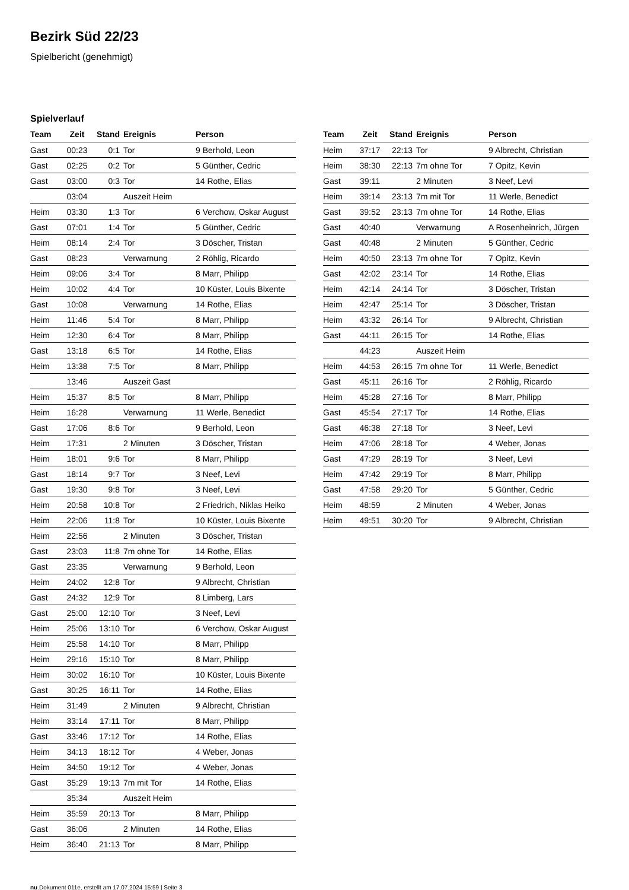Bezirk Süd 22/23
Spielbericht (genehmigt)
Spielverlauf
| Team | Zeit | Stand | Ereignis | Person |
| --- | --- | --- | --- | --- |
| Gast | 00:23 | 0:1 | Tor | 9 Berhold, Leon |
| Gast | 02:25 | 0:2 | Tor | 5 Günther, Cedric |
| Gast | 03:00 | 0:3 | Tor | 14 Rothe, Elias |
| | 03:04 | | Auszeit Heim | |
| Heim | 03:30 | 1:3 | Tor | 6 Verchow, Oskar August |
| Gast | 07:01 | 1:4 | Tor | 5 Günther, Cedric |
| Heim | 08:14 | 2:4 | Tor | 3 Döscher, Tristan |
| Gast | 08:23 | | Verwarnung | 2 Röhlig, Ricardo |
| Heim | 09:06 | 3:4 | Tor | 8 Marr, Philipp |
| Heim | 10:02 | 4:4 | Tor | 10 Küster, Louis Bixente |
| Gast | 10:08 | | Verwarnung | 14 Rothe, Elias |
| Heim | 11:46 | 5:4 | Tor | 8 Marr, Philipp |
| Heim | 12:30 | 6:4 | Tor | 8 Marr, Philipp |
| Gast | 13:18 | 6:5 | Tor | 14 Rothe, Elias |
| Heim | 13:38 | 7:5 | Tor | 8 Marr, Philipp |
| | 13:46 | | Auszeit Gast | |
| Heim | 15:37 | 8:5 | Tor | 8 Marr, Philipp |
| Heim | 16:28 | | Verwarnung | 11 Werle, Benedict |
| Gast | 17:06 | 8:6 | Tor | 9 Berhold, Leon |
| Heim | 17:31 | | 2 Minuten | 3 Döscher, Tristan |
| Heim | 18:01 | 9:6 | Tor | 8 Marr, Philipp |
| Gast | 18:14 | 9:7 | Tor | 3 Neef, Levi |
| Gast | 19:30 | 9:8 | Tor | 3 Neef, Levi |
| Heim | 20:58 | 10:8 | Tor | 2 Friedrich, Niklas Heiko |
| Heim | 22:06 | 11:8 | Tor | 10 Küster, Louis Bixente |
| Heim | 22:56 | | 2 Minuten | 3 Döscher, Tristan |
| Gast | 23:03 | 11:8 | 7m ohne Tor | 14 Rothe, Elias |
| Gast | 23:35 | | Verwarnung | 9 Berhold, Leon |
| Heim | 24:02 | 12:8 | Tor | 9 Albrecht, Christian |
| Gast | 24:32 | 12:9 | Tor | 8 Limberg, Lars |
| Gast | 25:00 | 12:10 | Tor | 3 Neef, Levi |
| Heim | 25:06 | 13:10 | Tor | 6 Verchow, Oskar August |
| Heim | 25:58 | 14:10 | Tor | 8 Marr, Philipp |
| Heim | 29:16 | 15:10 | Tor | 8 Marr, Philipp |
| Heim | 30:02 | 16:10 | Tor | 10 Küster, Louis Bixente |
| Gast | 30:25 | 16:11 | Tor | 14 Rothe, Elias |
| Heim | 31:49 | | 2 Minuten | 9 Albrecht, Christian |
| Heim | 33:14 | 17:11 | Tor | 8 Marr, Philipp |
| Gast | 33:46 | 17:12 | Tor | 14 Rothe, Elias |
| Heim | 34:13 | 18:12 | Tor | 4 Weber, Jonas |
| Heim | 34:50 | 19:12 | Tor | 4 Weber, Jonas |
| Gast | 35:29 | 19:13 | 7m mit Tor | 14 Rothe, Elias |
| | 35:34 | | Auszeit Heim | |
| Heim | 35:59 | 20:13 | Tor | 8 Marr, Philipp |
| Gast | 36:06 | | 2 Minuten | 14 Rothe, Elias |
| Heim | 36:40 | 21:13 | Tor | 8 Marr, Philipp |
| Team | Zeit | Stand | Ereignis | Person |
| --- | --- | --- | --- | --- |
| Heim | 37:17 | 22:13 | Tor | 9 Albrecht, Christian |
| Heim | 38:30 | 22:13 | 7m ohne Tor | 7 Opitz, Kevin |
| Gast | 39:11 | | 2 Minuten | 3 Neef, Levi |
| Heim | 39:14 | 23:13 | 7m mit Tor | 11 Werle, Benedict |
| Gast | 39:52 | 23:13 | 7m ohne Tor | 14 Rothe, Elias |
| Gast | 40:40 | | Verwarnung | A Rosenheinrich, Jürgen |
| Gast | 40:48 | | 2 Minuten | 5 Günther, Cedric |
| Heim | 40:50 | 23:13 | 7m ohne Tor | 7 Opitz, Kevin |
| Gast | 42:02 | 23:14 | Tor | 14 Rothe, Elias |
| Heim | 42:14 | 24:14 | Tor | 3 Döscher, Tristan |
| Heim | 42:47 | 25:14 | Tor | 3 Döscher, Tristan |
| Heim | 43:32 | 26:14 | Tor | 9 Albrecht, Christian |
| Gast | 44:11 | 26:15 | Tor | 14 Rothe, Elias |
| | 44:23 | | Auszeit Heim | |
| Heim | 44:53 | 26:15 | 7m ohne Tor | 11 Werle, Benedict |
| Gast | 45:11 | 26:16 | Tor | 2 Röhlig, Ricardo |
| Heim | 45:28 | 27:16 | Tor | 8 Marr, Philipp |
| Gast | 45:54 | 27:17 | Tor | 14 Rothe, Elias |
| Gast | 46:38 | 27:18 | Tor | 3 Neef, Levi |
| Heim | 47:06 | 28:18 | Tor | 4 Weber, Jonas |
| Gast | 47:29 | 28:19 | Tor | 3 Neef, Levi |
| Heim | 47:42 | 29:19 | Tor | 8 Marr, Philipp |
| Gast | 47:58 | 29:20 | Tor | 5 Günther, Cedric |
| Heim | 48:59 | | 2 Minuten | 4 Weber, Jonas |
| Heim | 49:51 | 30:20 | Tor | 9 Albrecht, Christian |
nu.Dokument 011e, erstellt am 17.07.2024 15:59 | Seite 3